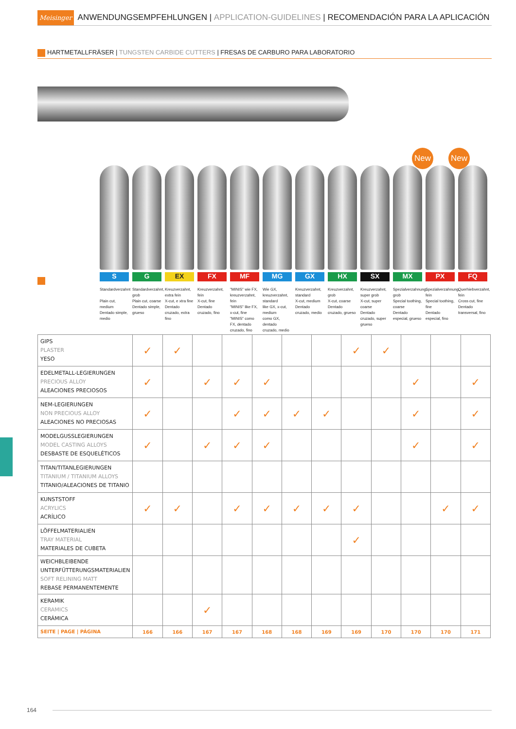Meisinger ANWENDUNGSEMPFEHLUNGEN | APPLICATION-GUIDELINES | RECOMENDACIÓN PARA LA APLICACIÓN
HARTMETALLFRÄSER | TUNGSTEN CARBIDE CUTTERS | FRESAS DE CARBURO PARA LABORATORIO
New New
S G EX FX MF MG GX HX SX MX PX FQ
Standardverzahnt
Plain cut, medium
Dentado simple, medio
Standardverzahnt, grob
Plain cut, coarse
Dentado simple, grueso
Kreuzverzahnt, extra fein
X-cut, e xtra fine
Dentado cruzado, extra fino
Kreuzverzahnt, fein
X-cut, fine
Dentado cruzado, fino
"MINIS" wie FX, kreuzverzahnt, fein
"MINIS" like FX, x-cut, fine
"MINIS" como FX, dentado cruzado, fino
Wie GX, kreuzverzahnt, standard
like GX, x-cut, medium
como GX, dentado cruzado, medio
Kreuzverzahnt, standard
X-cut, medium
Dentado cruzado, medio
Kreuzverzahnt, grob
X-cut, coarse
Dentado cruzado, grueso
Kreuzverzahnt, super grob
X-cut, super coarse
Dentado cruzado, super grueso
Spezialverzahnung, grob
Special toothing, coarse
Dentado especial, grueso
Spezialverzahnung, fein
Special toothing, fine
Dentado especial, fino
Querhiebverzahnt, fein
Cross cut, fine
Dentado transversal, fino
| GIPS PLASTER YESO | ✓ | ✓ | | | | | | ✓ | ✓ | | | |
| EDELMETALL-LEGIERUNGEN PRECIOUS ALLOY ALEACIONES PRECIOSOS | ✓ | | ✓ | ✓ | ✓ | | | | | ✓ | | ✓ |
| NEM-LEGIERUNGEN NON PRECIOUS ALLOY ALEACIONES NO PRECIOSAS | ✓ | | | ✓ | ✓ | ✓ | ✓ | | | ✓ | | ✓ |
| MODELGUSSLEGIERUNGEN MODEL CASTING ALLOYS DESBASTE DE ESQUELÉTICOS | ✓ | | ✓ | ✓ | ✓ | | | | | ✓ | | ✓ |
| TITAN/TITANLEGIERUNGEN TITANIUM / TITANIUM ALLOYS TITANIO/ALEACIONES DE TITANIO | | | | | | | | | | | | |
| KUNSTSTOFF ACRYLICS ACRÍLICO | ✓ | ✓ | | ✓ | ✓ | ✓ | ✓ | ✓ | | | ✓ | ✓ |
| LÖFFELMATERIALIEN TRAY MATERIAL MATERIALES DE CUBETA | | | | | | | | ✓ | | | | |
| WEICHBLEIBENDE UNTERFÜTTERUNGSMATERIALIEN SOFT RELINING MATT REBASE PERMANENTEMENTE | | | | | | | | | | | | |
| KERAMIK CERAMICS CERÁMICA | | | ✓ | | | | | | | | | |
| SEITE / PAGE / PÁGINA | 166 | 166 | 167 | 167 | 168 | 168 | 169 | 169 | 170 | 170 | 170 | 171 |
164